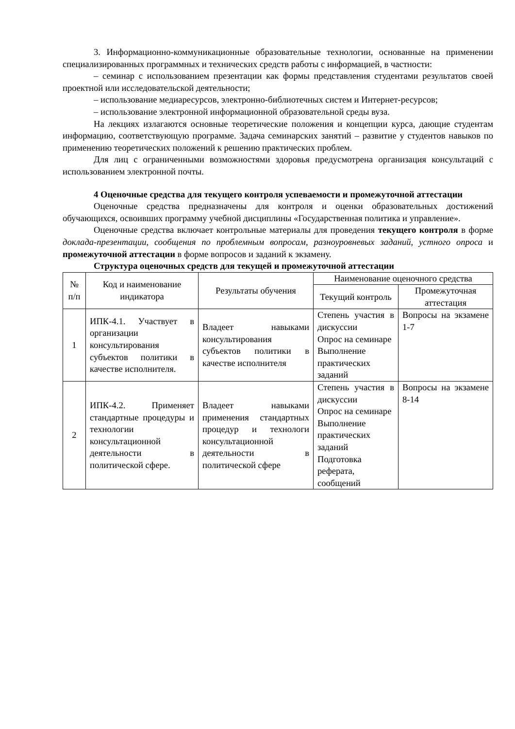3. Информационно-коммуникационные образовательные технологии, основанные на применении специализированных программных и технических средств работы с информацией, в частности:
– семинар с использованием презентации как формы представления студентами результатов своей проектной или исследовательской деятельности;
– использование медиаресурсов, электронно-библиотечных систем и Интернет-ресурсов;
– использование электронной информационной образовательной среды вуза.
На лекциях излагаются основные теоретические положения и концепции курса, дающие студентам информацию, соответствующую программе. Задача семинарских занятий – развитие у студентов навыков по применению теоретических положений к решению практических проблем.
Для лиц с ограниченными возможностями здоровья предусмотрена организация консультаций с использованием электронной почты.
4 Оценочные средства для текущего контроля успеваемости и промежуточной аттестации
Оценочные средства предназначены для контроля и оценки образовательных достижений обучающихся, освоивших программу учебной дисциплины «Государственная политика и управление».
Оценочные средства включает контрольные материалы для проведения текущего контроля в форме доклада-презентации, сообщения по проблемным вопросам, разноуровневых заданий, устного опроса и промежуточной аттестации в форме вопросов и заданий к экзамену.
Структура оценочных средств для текущей и промежуточной аттестации
| № п/п | Код и наименование индикатора | Результаты обучения | Наименование оценочного средства | |
| --- | --- | --- | --- | --- |
| | | | Текущий контроль | Промежуточная аттестация |
| 1 | ИПК-4.1. Участвует в организации консультирования субъектов политики в качестве исполнителя. | Владеет навыками консультирования субъектов политики в качестве исполнителя | Степень участия в дискуссии Опрос на семинаре Выполнение практических заданий | Вопросы на экзамене 1-7 |
| 2 | ИПК-4.2. Применяет стандартные процедуры и технологии консультационной деятельности в политической сфере. | Владеет навыками применения стандартных процедур и технологи консультационной деятельности в политической сфере | Степень участия в дискуссии Опрос на семинаре Выполнение практических заданий Подготовка реферата, сообщений | Вопросы на экзамене 8-14 |